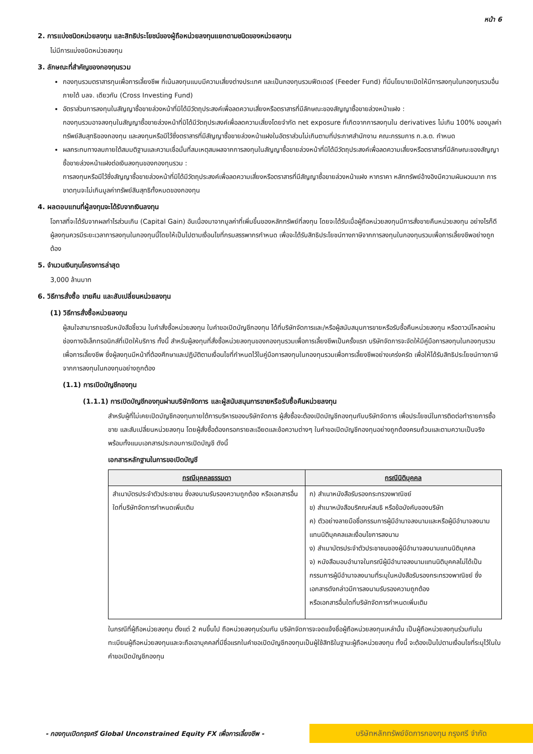หน้า 6
2. การแบ่งชนิดหน่วยลงทุน และสิทธิประโยชน์ของผู้ถือหน่วยลงทุนแยกตามชนิดของหน่วยลงทุน
ไม่มีการแบ่งชนิดหน่วยลงทุน
3. ลักษณะที่สำคัญของกองทุนรวม
กองทุนรวมตราสารทุนเพื่อการเลี้ยงชีพ ที่เน้นลงทุนแบบมีความเสี่ยงต่างประเทศ และเป็นกองทุนรวมฟีดเดอร์ (Feeder Fund) ที่มีนโยบายเปิดให้มีการลงทุนในกองทุนรวมอื่นภายใต้ บลจ. เดียวกัน (Cross Investing Fund)
อัตราส่วนการลงทุนในสัญญาซื้อขายล่วงหน้าที่มิได้มีวัตถุประสงค์เพื่อลดความเสี่ยงหรือตราสารที่มีลักษณะของสัญญาซื้อขายล่วงหน้าแฝง :
กองทุนรวมอาจลงทุนในสัญญาซื้อขายล่วงหน้าที่มิได้มีวัตถุประสงค์เพื่อลดความเสี่ยงโดยจำกัด net exposure ที่เกิดจากการลงทุนใน derivatives ไม่เกิน 100% ของมูลค่าทรัพย์สินสุทธิของกองทุน และลงทุนหรือมีไว้ซึ่งตราสารที่มีสัญญาซื้อขายล่วงหน้าแฝงในอัตราส่วนไม่เกินตามที่ประกาศสำนักงาน คณะกรรมการ ก.ล.ต. กำหนด
ผลกระทบทางลบภายใต้สมมติฐานและความเชื่อมั่นที่สมเหตุสมผลจากการลงทุนในสัญญาซื้อขายล่วงหน้าที่มิได้มีวัตถุประสงค์เพื่อลดความเสี่ยงหรือตราสารที่มีลักษณะของสัญญาซื้อขายล่วงหน้าแฝงต่อเงินลงทุนของกองทุนรวม :
การลงทุนหรือมีไว้ซึ่งสัญญาซื้อขายล่วงหน้าที่มิได้มีวัตถุประสงค์เพื่อลดความเสี่ยงหรือตราสารที่มีสัญญาซื้อขายล่วงหน้าแฝง หากราคา หลักทรัพย์อ้างอิงมีความผันผวนมาก การขาดทุนจะไม่เกินมูลค่าทรัพย์สินสุทธิทั้งหมดของกองทุน
4. ผลตอบแทนที่ผู้ลงทุนจะได้รับจากเงินลงทุน
โอกาสที่จะได้รับจากผลกำไรส่วนเกิน (Capital Gain) อันเนื่องมาจากมูลค่าที่เพิ่มขึ้นของหลักทรัพย์ที่ลงทุน โดยจะได้รับเมื่อผู้ถือหน่วยลงทุนมีการสั่งขายคืนหน่วยลงทุน อย่างไรก็ดี ผู้ลงทุนควรมีระยะเวลาการลงทุนในกองทุนนี้โดยให้เป็นไปตามเงื่อนไขที่กรมสรรพากรกำหนด เพื่อจะได้รับสิทธิประโยชน์ทางภาษีจากการลงทุนในกองทุนรวมเพื่อการเลี้ยงชีพอย่างถูกต้อง
5. จำนวนเงินทุนโครงการล่าสุด
3,000 ล้านบาท
6. วิธีการสั่งซื้อ ขายคืน และสับเปลี่ยนหน่วยลงทุน
(1) วิธีการสั่งซื้อหน่วยลงทุน
ผู้สนใจสามารถขอรับหนังสือชี้ชวน ใบคำสั่งซื้อหน่วยลงทุน ใบคำขอเปิดบัญชีกองทุน ได้ที่บริษัทจัดการและ/หรือผู้สนับสนุนการขายหรือรับซื้อคืนหน่วยลงทุน หรือดาวน์โหลดผ่านช่องทางอิเล็กทรอนิกส์ที่เปิดให้บริการ ทั้งนี้ สำหรับผู้ลงทุนที่สั่งซื้อหน่วยลงทุนของกองทุนรวมเพื่อการเลี้ยงชีพเป็นครั้งแรก บริษัทจัดการจะจัดให้มีคู่มือการลงทุนในกองทุนรวมเพื่อการเลี้ยงชีพ ซึ่งผู้ลงทุนมีหน้าที่ต้องศึกษาและปฏิบัติตามเงื่อนไขที่กำหนดไว้ในคู่มือการลงทุนในกองทุนรวมเพื่อการเลี้ยงชีพอย่างเคร่งครัด เพื่อให้ได้รับสิทธิประโยชน์ทางภาษีจากการลงทุนในกองทุนอย่างถูกต้อง
(1.1) การเปิดบัญชีกองทุน
(1.1.1) การเปิดบัญชีกองทุนผ่านบริษัทจัดการ และผู้สนับสนุนการขายหรือรับซื้อคืนหน่วยลงทุน
สำหรับผู้ที่ไม่เคยเปิดบัญชีกองทุนภายใต้การบริหารของบริษัทจัดการ ผู้สั่งซื้อจะต้องเปิดบัญชีกองทุนกับบริษัทจัดการ เพื่อประโยชน์ในการติดต่อทำรายการซื้อ ขาย และสับเปลี่ยนหน่วยลงทุน โดยผู้สั่งซื้อต้องกรอกรายละเอียดและข้อความต่างๆ ในคำขอเปิดบัญชีกองทุนอย่างถูกต้องครบถ้วนและตามความเป็นจริง พร้อมทั้งแนบเอกสารประกอบการเปิดบัญชี ดังนี้
เอกสารหลักฐานในการขอเปิดบัญชี
| กรณีบุคคลธรรมดา | กรณีนิติบุคคล |
| --- | --- |
| สำเนาบัตรประจำตัวประชาชน ซึ่งลงนามรับรองความถูกต้อง หรือเอกสารอื่นใดที่บริษัทจัดการกำหนดเพิ่มเติม | ก) สำเนาหนังสือรับรองกระทรวงพาณิชย์ ข) สำเนาหนังสือบริคณห์สนธิ หรือข้อบังคับของบริษัท ค) ตัวอย่างลายมือชื่อกรรมการผู้มีอำนาจลงนามและหรือผู้มีอำนาจลงนามแทนนิติบุคคลและเงื่อนไขการลงนาม ง) สำเนาบัตรประจำตัวประชาชนของผู้มีอำนาจลงนามแทนนิติบุคคล จ) หนังสือมอบอำนาจในกรณีผู้มีอำนาจลงนามแทนนิติบุคคลไม่ได้เป็นกรรมการผู้มีอำนาจลงนามที่ระบุในหนังสือรับรองกระทรวงพาณิชย์ ซึ่งเอกสารดังกล่าวมีการลงนามรับรองความถูกต้อง หรือเอกสารอื่นใดที่บริษัทจัดการกำหนดเพิ่มเติม |
ในกรณีที่ผู้ถือหน่วยลงทุน ตั้งแต่ 2 คนขึ้นไป ถือหน่วยลงทุนร่วมกัน บริษัทจัดการจะจดแจ้งชื่อผู้ถือหน่วยลงทุนเหล่านั้น เป็นผู้ถือหน่วยลงทุนร่วมกันในทะเบียนผู้ถือหน่วยลงทุนและจะถือเอาบุคคลที่มีชื่อแรกในคำขอเปิดบัญชีกองทุนเป็นผู้ใช้สิทธิในฐานะผู้ถือหน่วยลงทุน ทั้งนี้ จะต้องเป็นไปตามเงื่อนไขที่ระบุไว้ในใบคำขอเปิดบัญชีกองทุน
- กองทุนเปิดกรุงศรี Global Unconstrained Equity FX เพื่อการเลี้ยงชีพ -
บริษัทหลักทรัพย์จัดการกองทุน กรุงศรี จำกัด